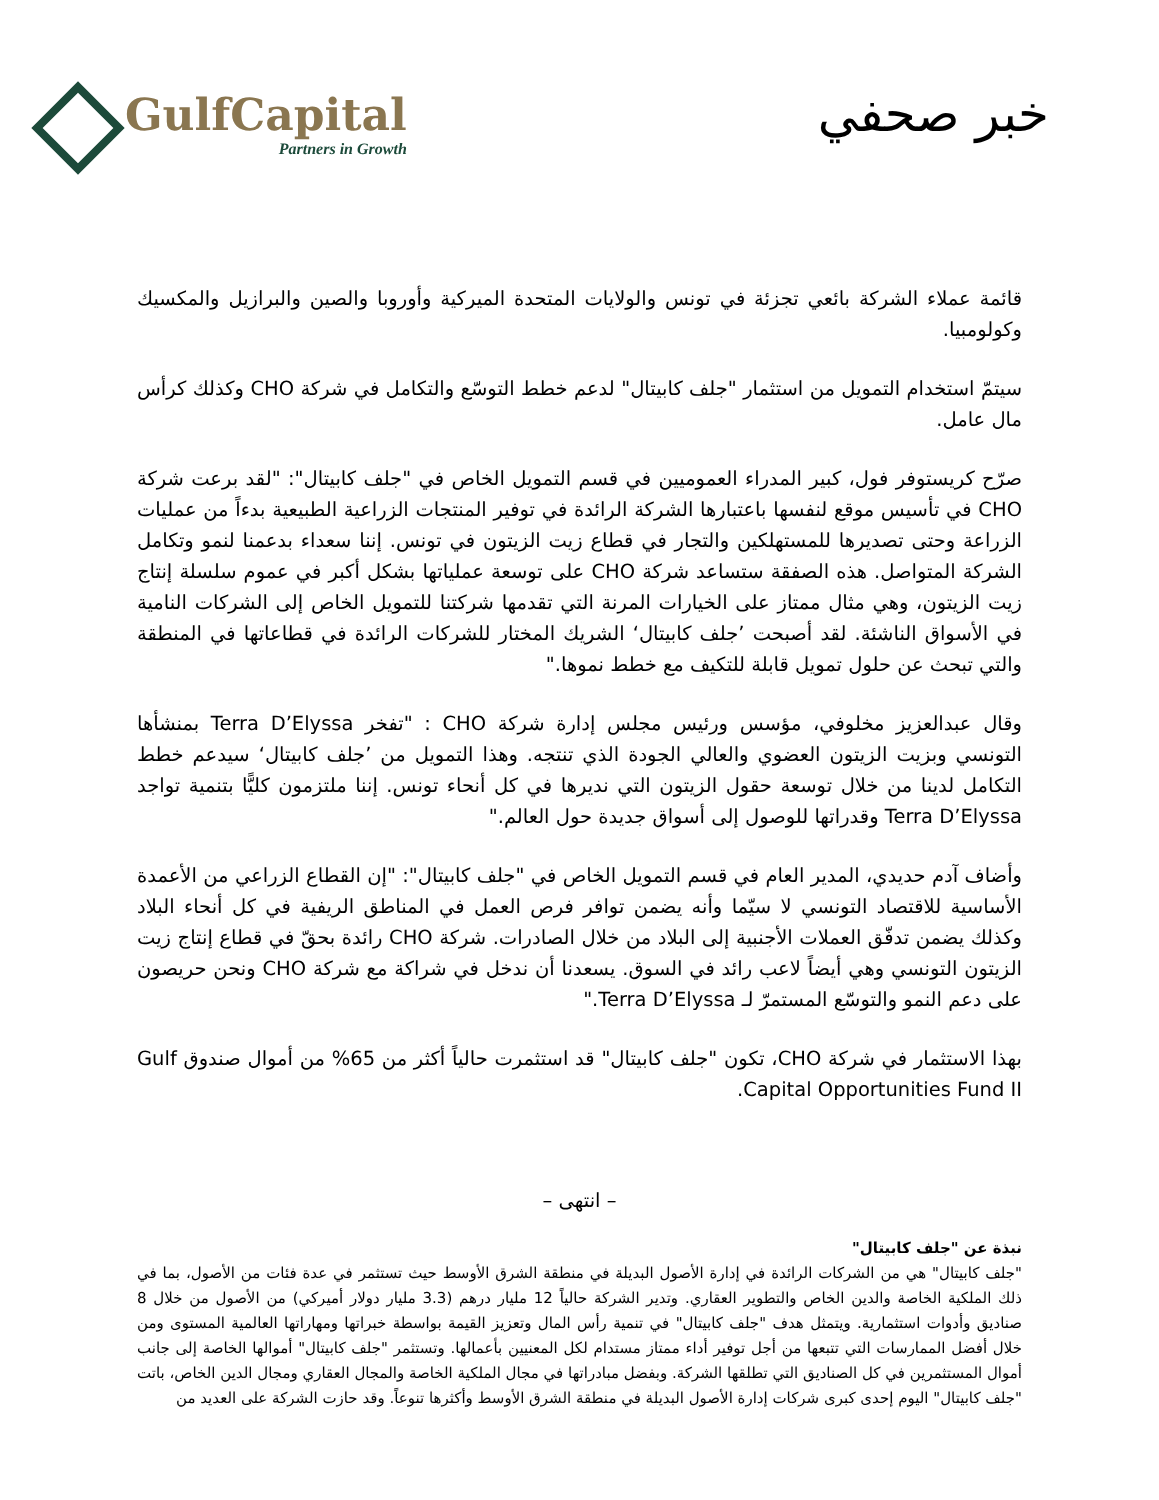GulfCapital
Partners in Growth
خبر صحفي
قائمة عملاء الشركة بائعي تجزئة في تونس والولايات المتحدة الميركية وأوروبا والصين والبرازيل والمكسيك وكولومبيا.
سيتمّ استخدام التمويل من استثمار "جلف كابيتال" لدعم خطط التوسّع والتكامل في شركة CHO وكذلك كرأس مال عامل.
صرّح كريستوفر فول، كبير المدراء العموميين في قسم التمويل الخاص في "جلف كابيتال": "لقد برعت شركة CHO في تأسيس موقع لنفسها باعتبارها الشركة الرائدة في توفير المنتجات الزراعية الطبيعية بدءاً من عمليات الزراعة وحتى تصديرها للمستهلكين والتجار في قطاع زيت الزيتون في تونس. إننا سعداء بدعمنا لنمو وتكامل الشركة المتواصل. هذه الصفقة ستساعد شركة CHO على توسعة عملياتها بشكل أكبر في عموم سلسلة إنتاج زيت الزيتون، وهي مثال ممتاز على الخيارات المرنة التي تقدمها شركتنا للتمويل الخاص إلى الشركات النامية في الأسواق الناشئة. لقد أصبحت ’جلف كابيتال‘ الشريك المختار للشركات الرائدة في قطاعاتها في المنطقة والتي تبحث عن حلول تمويل قابلة للتكيف مع خطط نموها."
وقال عبدالعزيز مخلوفي، مؤسس ورئيس مجلس إدارة شركة CHO : "تفخر Terra D’Elyssa بمنشأها التونسي وبزيت الزيتون العضوي والعالي الجودة الذي تنتجه. وهذا التمويل من ’جلف كابيتال‘ سيدعم خطط التكامل لدينا من خلال توسعة حقول الزيتون التي نديرها في كل أنحاء تونس. إننا ملتزمون كليًّا بتنمية تواجد Terra D’Elyssa وقدراتها للوصول إلى أسواق جديدة حول العالم."
وأضاف آدم حديدي، المدير العام في قسم التمويل الخاص في "جلف كابيتال": "إن القطاع الزراعي من الأعمدة الأساسية للاقتصاد التونسي لا سيّما وأنه يضمن توافر فرص العمل في المناطق الريفية في كل أنحاء البلاد وكذلك يضمن تدفّق العملات الأجنبية إلى البلاد من خلال الصادرات. شركة CHO رائدة بحقّ في قطاع إنتاج زيت الزيتون التونسي وهي أيضاً لاعب رائد في السوق. يسعدنا أن ندخل في شراكة مع شركة CHO ونحن حريصون على دعم النمو والتوسّع المستمرّ لـ Terra D’Elyssa."
بهذا الاستثمار في شركة CHO، تكون "جلف كابيتال" قد استثمرت حالياً أكثر من 65% من أموال صندوق Gulf Capital Opportunities Fund II.
– انتهى –
نبذة عن "جلف كابيتال"
"جلف كابيتال" هي من الشركات الرائدة في إدارة الأصول البديلة في منطقة الشرق الأوسط حيث تستثمر في عدة فئات من الأصول، بما في ذلك الملكية الخاصة والدين الخاص والتطوير العقاري. وتدير الشركة حالياً 12 مليار درهم (3.3 مليار دولار أميركي) من الأصول من خلال 8 صناديق وأدوات استثمارية. ويتمثل هدف "جلف كابيتال" في تنمية رأس المال وتعزيز القيمة بواسطة خبراتها ومهاراتها العالمية المستوى ومن خلال أفضل الممارسات التي تتبعها من أجل توفير أداء ممتاز مستدام لكل المعنيين بأعمالها. وتستثمر "جلف كابيتال" أموالها الخاصة إلى جانب أموال المستثمرين في كل الصناديق التي تطلقها الشركة. وبفضل مبادراتها في مجال الملكية الخاصة والمجال العقاري ومجال الدين الخاص، باتت "جلف كابيتال" اليوم إحدى كبرى شركات إدارة الأصول البديلة في منطقة الشرق الأوسط وأكثرها تنوعاً. وقد حازت الشركة على العديد من